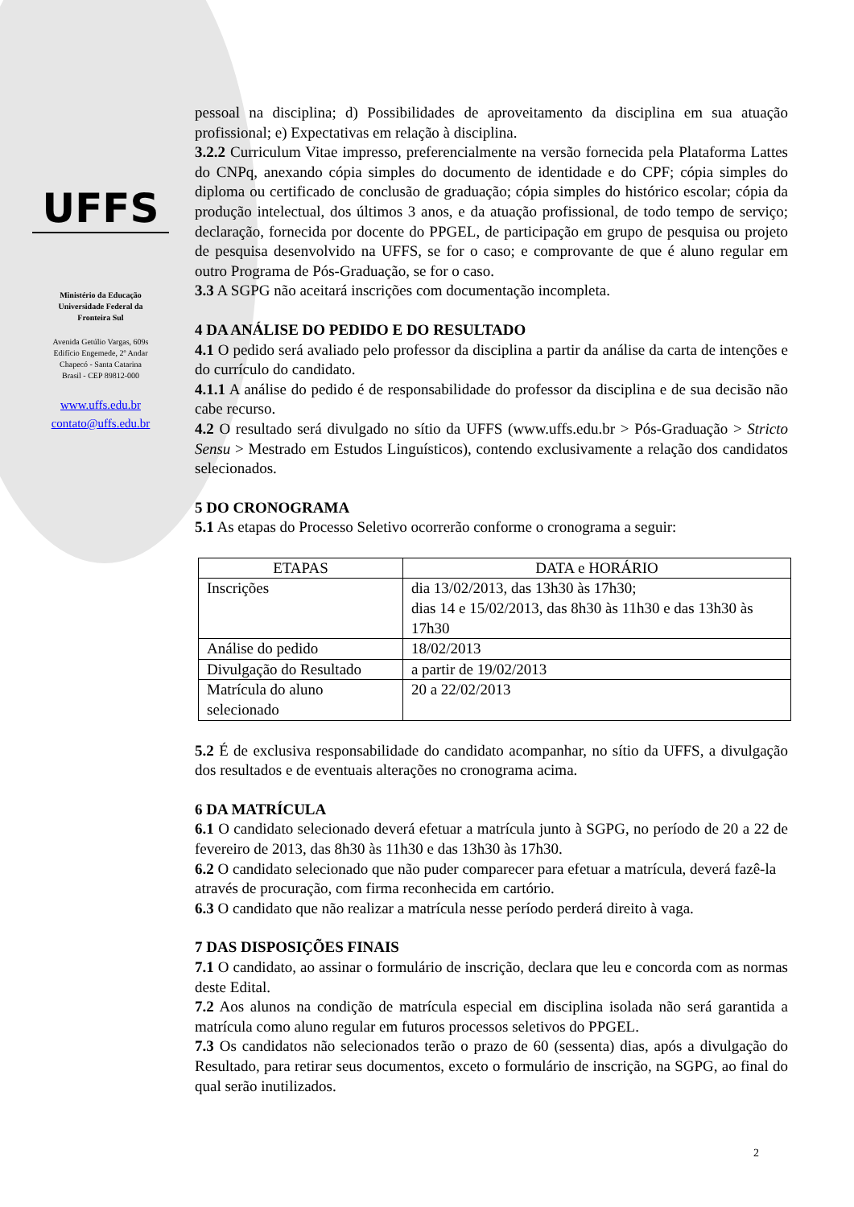UFFS
Ministério da Educação
Universidade Federal da
Fronteira Sul
Avenida Getúlio Vargas, 609s
Edifício Engemede, 2º Andar
Chapecó - Santa Catarina
Brasil - CEP 89812-000
www.uffs.edu.br
contato@uffs.edu.br
pessoal na disciplina; d) Possibilidades de aproveitamento da disciplina em sua atuação profissional; e) Expectativas em relação à disciplina.
3.2.2 Curriculum Vitae impresso, preferencialmente na versão fornecida pela Plataforma Lattes do CNPq, anexando cópia simples do documento de identidade e do CPF; cópia simples do diploma ou certificado de conclusão de graduação; cópia simples do histórico escolar; cópia da produção intelectual, dos últimos 3 anos, e da atuação profissional, de todo tempo de serviço; declaração, fornecida por docente do PPGEL, de participação em grupo de pesquisa ou projeto de pesquisa desenvolvido na UFFS, se for o caso; e comprovante de que é aluno regular em outro Programa de Pós-Graduação, se for o caso.
3.3 A SGPG não aceitará inscrições com documentação incompleta.
4 DA ANÁLISE DO PEDIDO E DO RESULTADO
4.1 O pedido será avaliado pelo professor da disciplina a partir da análise da carta de intenções e do currículo do candidato.
4.1.1 A análise do pedido é de responsabilidade do professor da disciplina e de sua decisão não cabe recurso.
4.2 O resultado será divulgado no sítio da UFFS (www.uffs.edu.br > Pós-Graduação > Stricto Sensu > Mestrado em Estudos Linguísticos), contendo exclusivamente a relação dos candidatos selecionados.
5 DO CRONOGRAMA
5.1 As etapas do Processo Seletivo ocorrerão conforme o cronograma a seguir:
| ETAPAS | DATA e HORÁRIO |
| --- | --- |
| Inscrições | dia 13/02/2013, das 13h30 às 17h30; dias 14 e 15/02/2013, das 8h30 às 11h30 e das 13h30 às 17h30 |
| Análise do pedido | 18/02/2013 |
| Divulgação do Resultado | a partir de 19/02/2013 |
| Matrícula do aluno selecionado | 20 a 22/02/2013 |
5.2 É de exclusiva responsabilidade do candidato acompanhar, no sítio da UFFS, a divulgação dos resultados e de eventuais alterações no cronograma acima.
6 DA MATRÍCULA
6.1 O candidato selecionado deverá efetuar a matrícula junto à SGPG, no período de 20 a 22 de fevereiro de 2013, das 8h30 às 11h30 e das 13h30 às 17h30.
6.2 O candidato selecionado que não puder comparecer para efetuar a matrícula, deverá fazê-la através de procuração, com firma reconhecida em cartório.
6.3 O candidato que não realizar a matrícula nesse período perderá direito à vaga.
7 DAS DISPOSIÇÕES FINAIS
7.1 O candidato, ao assinar o formulário de inscrição, declara que leu e concorda com as normas deste Edital.
7.2 Aos alunos na condição de matrícula especial em disciplina isolada não será garantida a matrícula como aluno regular em futuros processos seletivos do PPGEL.
7.3 Os candidatos não selecionados terão o prazo de 60 (sessenta) dias, após a divulgação do Resultado, para retirar seus documentos, exceto o formulário de inscrição, na SGPG, ao final do qual serão inutilizados.
2